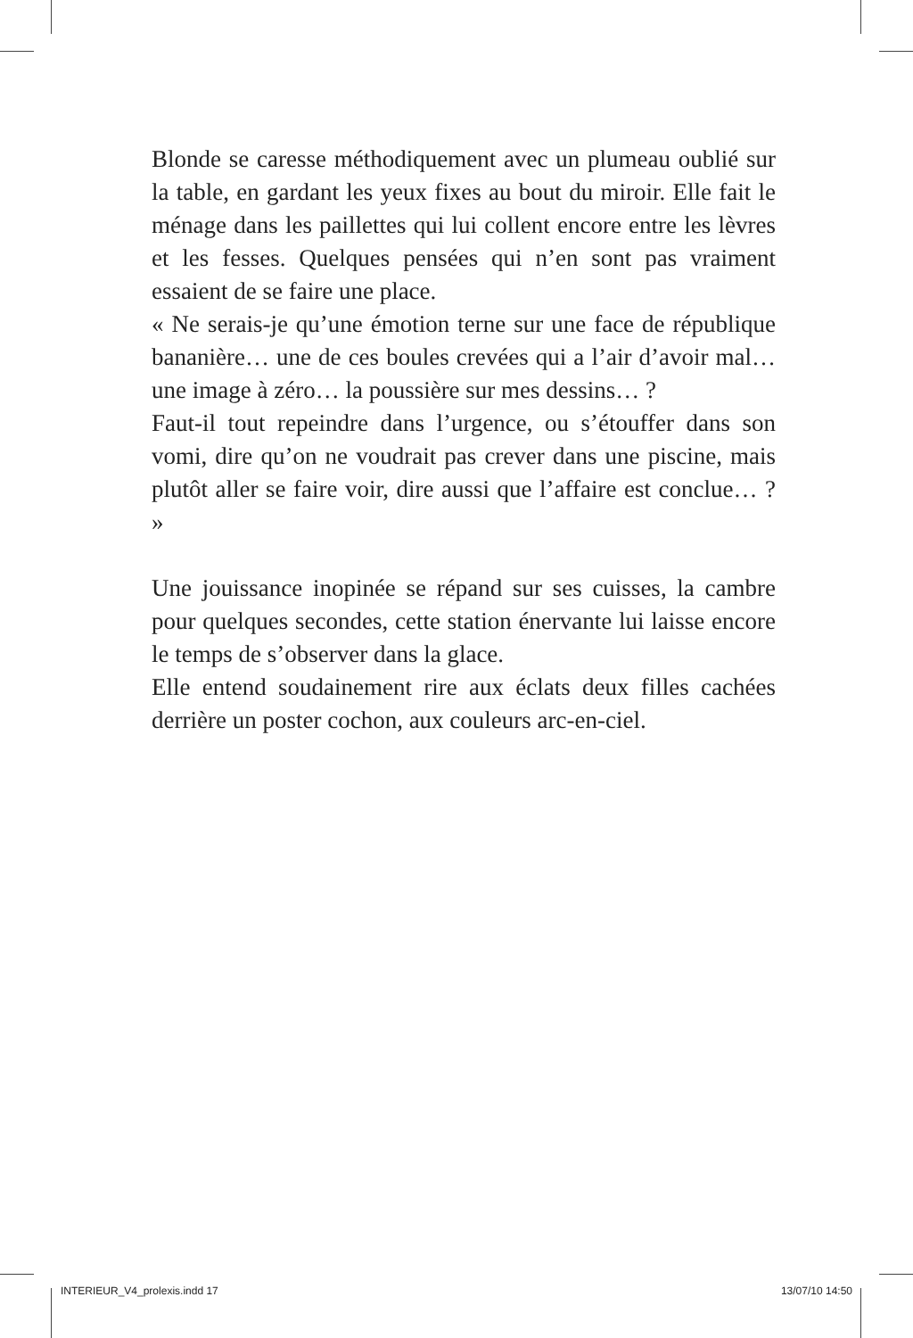Blonde se caresse méthodiquement avec un plumeau oublié sur la table, en gardant les yeux fixes au bout du miroir. Elle fait le ménage dans les paillettes qui lui collent encore entre les lèvres et les fesses. Quelques pensées qui n’en sont pas vraiment essaient de se faire une place.
« Ne serais-je qu’une émotion terne sur une face de république bananière… une de ces boules crevées qui a l’air d’avoir mal… une image à zéro… la poussière sur mes dessins… ?
Faut-il tout repeindre dans l’urgence, ou s’étouffer dans son vomi, dire qu’on ne voudrait pas crever dans une piscine, mais plutôt aller se faire voir, dire aussi que l’affaire est conclue… ? »
Une jouissance inopinée se répand sur ses cuisses, la cambre pour quelques secondes, cette station énervante lui laisse encore le temps de s’observer dans la glace.
Elle entend soudainement rire aux éclats deux filles cachées derrière un poster cochon, aux couleurs arc-en-ciel.
INTERIEUR_V4_prolexis.indd 17 13/07/10 14:50